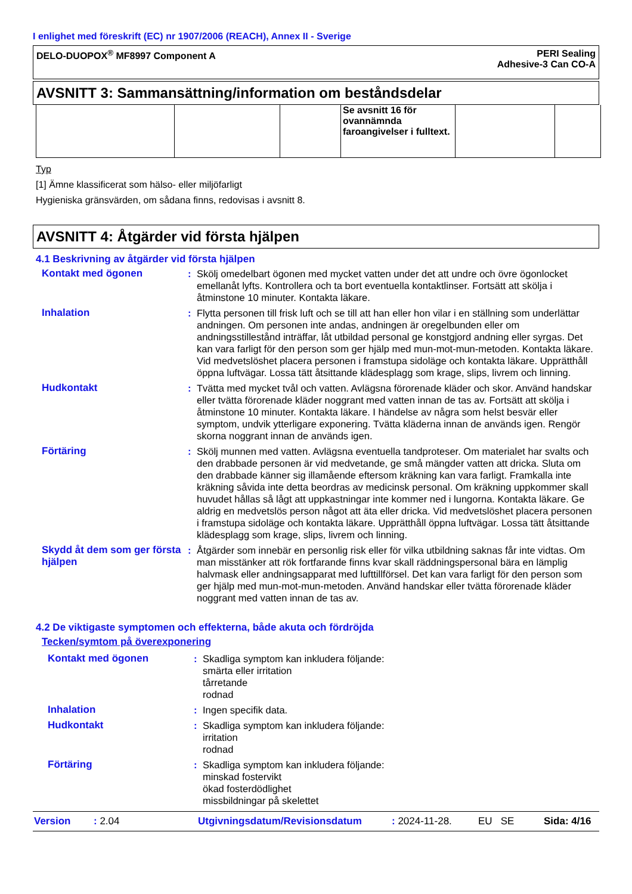I enlighet med föreskrift (EC) nr 1907/2006 (REACH), Annex II - Sverige
DELO-DUOPOX<sup>®</sup> MF8997 Component A
PERI Sealing
Adhesive-3 Can CO-A
AVSNITT 3: Sammansättning/information om beståndsdelar
| | | | Se avsnitt 16 för ovannämnda faroangivelser i fulltext. | | |
Typ
[1] Ämne klassificerat som hälso- eller miljöfarligt
Hygieniska gränsvärden, om sådana finns, redovisas i avsnitt 8.
AVSNITT 4: Åtgärder vid första hjälpen
4.1 Beskrivning av åtgärder vid första hjälpen
Kontakt med ögonen : Skölj omedelbart ögonen med mycket vatten under det att undre och övre ögonlocket emellanåt lyfts. Kontrollera och ta bort eventuella kontaktlinser. Fortsätt att skölja i åtminstone 10 minuter. Kontakta läkare.
Inhalation : Flytta personen till frisk luft och se till att han eller hon vilar i en ställning som underlättar andningen. Om personen inte andas, andningen är oregelbunden eller om andningsstillestånd inträffar, låt utbildad personal ge konstgjord andning eller syrgas. Det kan vara farligt för den person som ger hjälp med mun-mot-mun-metoden. Kontakta läkare. Vid medvetslöshet placera personen i framstupa sidoläge och kontakta läkare. Upprätthåll öppna luftvägar. Lossa tätt åtsittande klädesplagg som krage, slips, livrem och linning.
Hudkontakt : Tvätta med mycket tvål och vatten. Avlägsna förorenade kläder och skor. Använd handskar eller tvätta förorenade kläder noggrant med vatten innan de tas av. Fortsätt att skölja i åtminstone 10 minuter. Kontakta läkare. I händelse av några som helst besvär eller symptom, undvik ytterligare exponering. Tvätta kläderna innan de används igen. Rengör skorna noggrant innan de används igen.
Förtäring : Skölj munnen med vatten. Avlägsna eventuella tandproteser. Om materialet har svalts och den drabbade personen är vid medvetande, ge små mängder vatten att dricka. Sluta om den drabbade känner sig illamående eftersom kräkning kan vara farligt. Framkalla inte kräkning såvida inte detta beordras av medicinsk personal. Om kräkning uppkommer skall huvudet hållas så lågt att uppkastningar inte kommer ned i lungorna. Kontakta läkare. Ge aldrig en medvetslös person något att äta eller dricka. Vid medvetslöshet placera personen i framstupa sidoläge och kontakta läkare. Upprätthåll öppna luftvägar. Lossa tätt åtsittande klädesplagg som krage, slips, livrem och linning.
Skydd åt dem som ger första hjälpen
: Åtgärder som innebär en personlig risk eller för vilka utbildning saknas får inte vidtas. Om man misstänker att rök fortfarande finns kvar skall räddningspersonal bära en lämplig halvmask eller andningsapparat med lufttillförsel. Det kan vara farligt för den person som ger hjälp med mun-mot-mun-metoden. Använd handskar eller tvätta förorenade kläder noggrant med vatten innan de tas av.
4.2 De viktigaste symptomen och effekterna, både akuta och fördröjda
Tecken/symtom på överexponering
Kontakt med ögonen : Skadliga symptom kan inkludera följande:
smärta eller irritation
tårretande
rodnad
Inhalation : Ingen specifik data.
Hudkontakt : Skadliga symptom kan inkludera följande:
irritation
rodnad
Förtäring : Skadliga symptom kan inkludera följande:
minskad fostervikt
ökad fosterdödlighet
missbildningar på skelettet
Version: 2.04 Utgivningsdatum/Revisionsdatum: 2024-11-28. EU SE Sida: 4/16